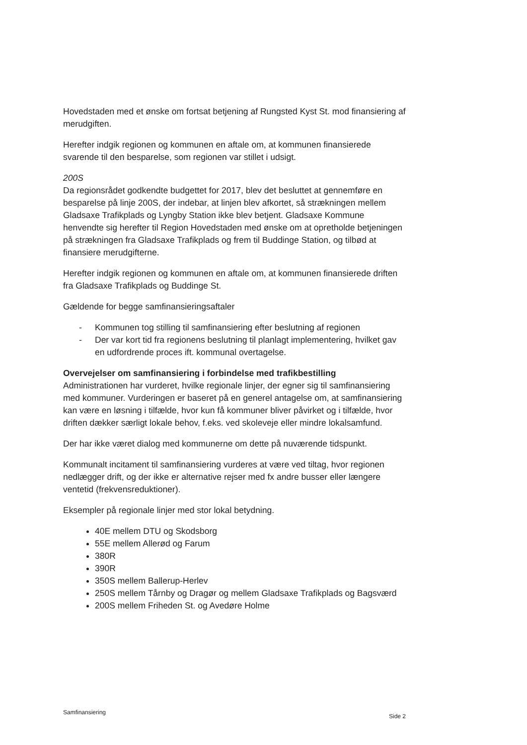Hovedstaden med et ønske om fortsat betjening af Rungsted Kyst St. mod finansiering af merudgiften.
Herefter indgik regionen og kommunen en aftale om, at kommunen finansierede svarende til den besparelse, som regionen var stillet i udsigt.
200S
Da regionsrådet godkendte budgettet for 2017, blev det besluttet at gennemføre en besparelse på linje 200S, der indebar, at linjen blev afkortet, så strækningen mellem Gladsaxe Trafikplads og Lyngby Station ikke blev betjent. Gladsaxe Kommune henvendte sig herefter til Region Hovedstaden med ønske om at opretholde betjeningen på strækningen fra Gladsaxe Trafikplads og frem til Buddinge Station, og tilbød at finansiere merudgifterne.
Herefter indgik regionen og kommunen en aftale om, at kommunen finansierede driften fra Gladsaxe Trafikplads og Buddinge St.
Gældende for begge samfinansieringsaftaler
- Kommunen tog stilling til samfinansiering efter beslutning af regionen
- Der var kort tid fra regionens beslutning til planlagt implementering, hvilket gav en udfordrende proces ift. kommunal overtagelse.
Overvejelser om samfinansiering i forbindelse med trafikbestilling
Administrationen har vurderet, hvilke regionale linjer, der egner sig til samfinansiering med kommuner. Vurderingen er baseret på en generel antagelse om, at samfinansiering kan være en løsning i tilfælde, hvor kun få kommuner bliver påvirket og i tilfælde, hvor driften dækker særligt lokale behov, f.eks. ved skoleveje eller mindre lokalsamfund.
Der har ikke været dialog med kommunerne om dette på nuværende tidspunkt.
Kommunalt incitament til samfinansiering vurderes at være ved tiltag, hvor regionen nedlægger drift, og der ikke er alternative rejser med fx andre busser eller længere ventetid (frekvensreduktioner).
Eksempler på regionale linjer med stor lokal betydning.
40E mellem DTU og Skodsborg
55E mellem Allerød og Farum
380R
390R
350S mellem Ballerup-Herlev
250S mellem Tårnby og Dragør og mellem Gladsaxe Trafikplads og Bagsværd
200S mellem Friheden St. og Avedøre Holme
Samfinansiering Side 2